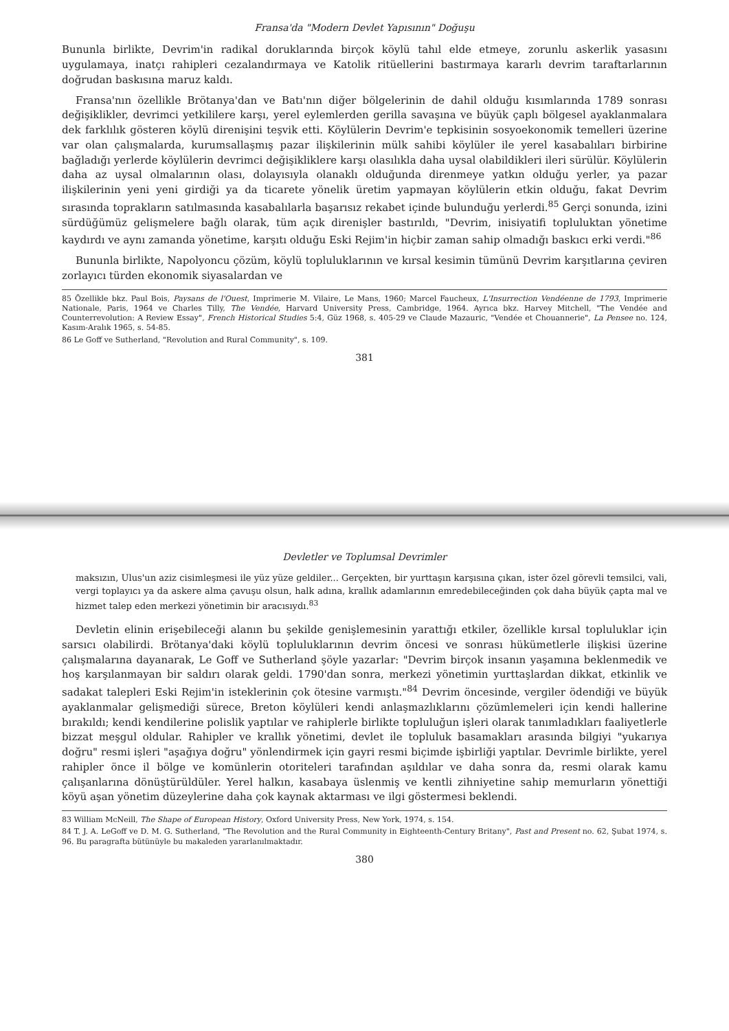Devletler ve Toplumsal Devrimler
maksızın, Ulus'un aziz cisimleşmesi ile yüz yüze geldiler... Gerçekten, bir yurttaşın karşısına çıkan, ister özel görevli temsilci, vali, vergi toplayıcı ya da askere alma çavuşu olsun, halk adına, krallık adamlarının emredebileceğinden çok daha büyük çapta mal ve hizmet talep eden merkezi yönetimin bir aracısıydı.<sup>83</sup>
Devletin elinin erişebileceği alanın bu şekilde genişlemesinin yarattığı etkiler, özellikle kırsal topluluklar için sarsıcı olabilirdi. Brötanya'daki köylü topluluklarının devrim öncesi ve sonrası hükümetlerle ilişkisi üzerine çalışmalarına dayanarak, Le Goff ve Sutherland şöyle yazarlar: "Devrim birçok insanın yaşamına beklenmedik ve hoş karşılanmayan bir saldırı olarak geldi. 1790'dan sonra, merkezi yönetimin yurttaşlardan dikkat, etkinlik ve sadakat talepleri Eski Rejim'in isteklerinin çok ötesine varmıştı."<sup>84</sup> Devrim öncesinde, vergiler ödendiği ve büyük ayaklanmalar gelişmediği sürece, Breton köylüleri kendi anlaşmazlıklarını çözümlemeleri için kendi hallerine bırakıldı; kendi kendilerine polislik yaptılar ve rahiplerle birlikte topluluğun işleri olarak tanımladıkları faaliyetlerle bizzat meşgul oldular. Rahipler ve krallık yönetimi, devlet ile topluluk basamakları arasında bilgiyi "yukarıya doğru" resmi işleri "aşağıya doğru" yönlendirmek için gayri resmi biçimde işbirliği yaptılar. Devrimle birlikte, yerel rahipler önce il bölge ve komünlerin otoriteleri tarafından aşıldılar ve daha sonra da, resmi olarak kamu çalışanlarına dönüştürüldüler. Yerel halkın, kasabaya üslenmiş ve kentli zihniyetine sahip memurların yönettiği köyü aşan yönetim düzeylerine daha çok kaynak aktarması ve ilgi göstermesi beklendi.
83 William McNeill, The Shape of European History, Oxford University Press, New York, 1974, s. 154.
84 T. J. A. LeGoff ve D. M. G. Sutherland, "The Revolution and the Rural Community in Eighteenth-Century Britany", Past and Present no. 62, Şubat 1974, s. 96. Bu paragrafta bütünüyle bu makaleden yararlanılmaktadır.
380
Fransa'da "Modern Devlet Yapısının" Doğuşu
Bununla birlikte, Devrim'in radikal doruklarında birçok köylü tahıl elde etmeye, zorunlu askerlik yasasını uygulamaya, inatçı rahipleri cezalandırmaya ve Katolik ritüellerini bastırmaya kararlı devrim taraftarlarının doğrudan baskısına maruz kaldı.
Fransa'nın özellikle Brötanya'dan ve Batı'nın diğer bölgelerinin de dahil olduğu kısımlarında 1789 sonrası değişiklikler, devrimci yetkililere karşı, yerel eylemlerden gerilla savaşına ve büyük çaplı bölgesel ayaklanmalara dek farklılık gösteren köylü direnişini teşvik etti. Köylülerin Devrim'e tepkisinin sosyoekonomik temelleri üzerine var olan çalışmalarda, kurumsallaşmış pazar ilişkilerinin mülk sahibi köylüler ile yerel kasabalıları birbirine bağladığı yerlerde köylülerin devrimci değişikliklere karşı olasılıkla daha uysal olabildikleri ileri sürülür. Köylülerin daha az uysal olmalarının olası, dolayısıyla olanaklı olduğunda direnmeye yatkın olduğu yerler, ya pazar ilişkilerinin yeni yeni girdiği ya da ticarete yönelik üretim yapmayan köylülerin etkin olduğu, fakat Devrim sırasında toprakların satılmasında kasabalılarla başarısız rekabet içinde bulunduğu yerlerdi.<sup>85</sup> Gerçi sonunda, izini sürdüğümüz gelişmelere bağlı olarak, tüm açık direnişler bastırıldı, "Devrim, inisiyatifi topluluktan yönetime kaydırdı ve aynı zamanda yönetime, karşıtı olduğu Eski Rejim'in hiçbir zaman sahip olmadığı baskıcı erki verdi."<sup>86</sup>
Bununla birlikte, Napolyoncu çözüm, köylü topluluklarının ve kırsal kesimin tümünü Devrim karşıtlarına çeviren zorlayıcı türden ekonomik siyasalardan ve
85 Özellikle bkz. Paul Bois, Paysans de l'Ouest, Imprimerie M. Vilaire, Le Mans, 1960; Marcel Faucheux, L'Insurrection Vendéenne de 1793, Imprimerie Nationale, Paris, 1964 ve Charles Tilly, The Vendée, Harvard University Press, Cambridge, 1964. Ayrıca bkz. Harvey Mitchell, "The Vendée and Counterrevolution: A Review Essay", French Historical Studies 5:4, Güz 1968, s. 405-29 ve Claude Mazauric, "Vendée et Chouannerie", La Pensee no. 124, Kasım-Aralık 1965, s. 54-85.
86 Le Goff ve Sutherland, "Revolution and Rural Community", s. 109.
381